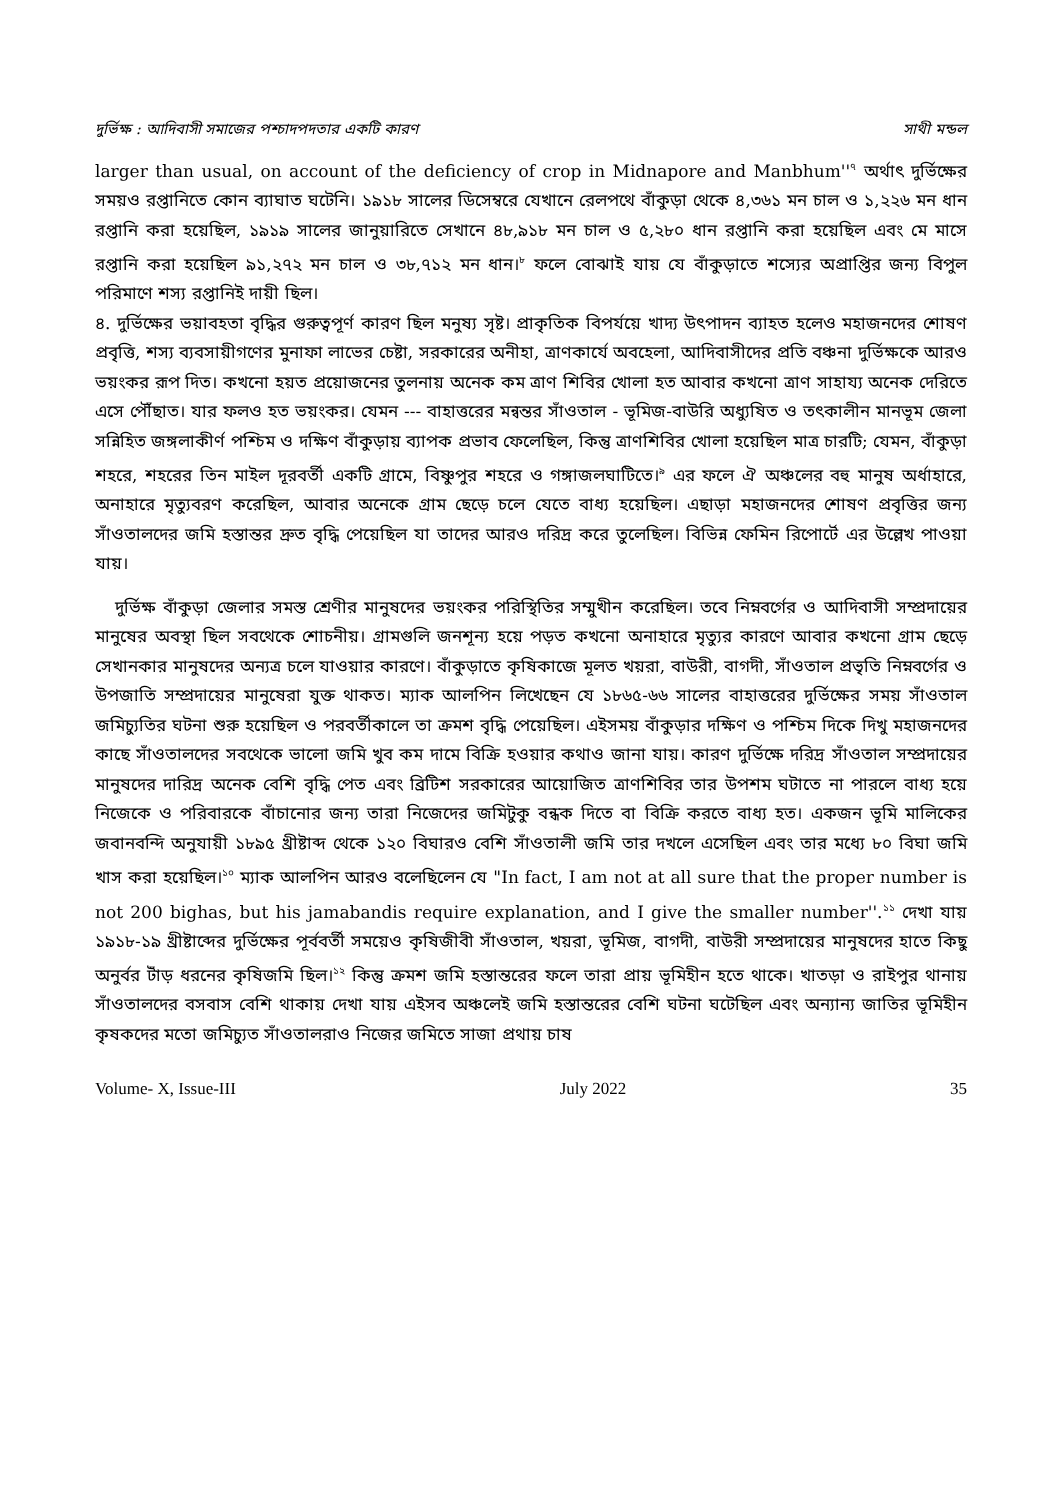দুর্ভিক্ষ : আদিবাসী সমাজের পশ্চাদপদতার একটি কারণ সাথী মন্ডল
larger than usual, on account of the deficiency of crop in Midnapore and Manbhum''<sup>৭</sup> অর্থাৎ দুর্ভিক্ষের সময়ও রপ্তানিতে কোন ব্যাঘাত ঘটেনি। ১৯১৮ সালের ডিসেম্বরে যেখানে রেলপথে বাঁকুড়া থেকে ৪,৩৬১ মন চাল ও ১,২২৬ মন ধান রপ্তানি করা হয়েছিল, ১৯১৯ সালের জানুয়ারিতে সেখানে ৪৮,৯১৮ মন চাল ও ৫,২৮০ ধান রপ্তানি করা হয়েছিল এবং মে মাসে রপ্তানি করা হয়েছিল ৯১,২৭২ মন চাল ও ৩৮,৭১২ মন ধান।<sup>৮</sup> ফলে বোঝাই যায় যে বাঁকুড়াতে শস্যের অপ্রাপ্তির জন্য বিপুল পরিমাণে শস্য রপ্তানিই দায়ী ছিল।
৪. দুর্ভিক্ষের ভয়াবহতা বৃদ্ধির গুরুত্বপূর্ণ কারণ ছিল মনুষ্য সৃষ্ট। প্রাকৃতিক বিপর্যয়ে খাদ্য উৎপাদন ব্যাহত হলেও মহাজনদের শোষণ প্রবৃত্তি, শস্য ব্যবসায়ীগণের মুনাফা লাভের চেষ্টা, সরকারের অনীহা, ত্রাণকার্যে অবহেলা, আদিবাসীদের প্রতি বঞ্চনা দুর্ভিক্ষকে আরও ভয়ংকর রূপ দিত। কখনো হয়ত প্রয়োজনের তুলনায় অনেক কম ত্রাণ শিবির খোলা হত আবার কখনো ত্রাণ সাহায্য অনেক দেরিতে এসে পৌঁছাত। যার ফলও হত ভয়ংকর। যেমন --- বাহাত্তরের মন্বন্তর সাঁওতাল - ভূমিজ-বাউরি অধ্যুষিত ও তৎকালীন মানভূম জেলা সন্নিহিত জঙ্গলাকীর্ণ পশ্চিম ও দক্ষিণ বাঁকুড়ায় ব্যাপক প্রভাব ফেলেছিল, কিন্তু ত্রাণশিবির খোলা হয়েছিল মাত্র চারটি; যেমন, বাঁকুড়া শহরে, শহরের তিন মাইল দূরবর্তী একটি গ্রামে, বিষ্ণুপুর শহরে ও গঙ্গাজলঘাটিতে।<sup>৯</sup> এর ফলে ঐ অঞ্চলের বহু মানুষ অর্ধাহারে, অনাহারে মৃত্যুবরণ করেছিল, আবার অনেকে গ্রাম ছেড়ে চলে যেতে বাধ্য হয়েছিল। এছাড়া মহাজনদের শোষণ প্রবৃত্তির জন্য সাঁওতালদের জমি হস্তান্তর দ্রুত বৃদ্ধি পেয়েছিল যা তাদের আরও দরিদ্র করে তুলেছিল। বিভিন্ন ফেমিন রিপোর্টে এর উল্লেখ পাওয়া যায়।
দুর্ভিক্ষ বাঁকুড়া জেলার সমস্ত শ্রেণীর মানুষদের ভয়ংকর পরিস্থিতির সম্মুখীন করেছিল। তবে নিম্নবর্গের ও আদিবাসী সম্প্রদায়ের মানুষের অবস্থা ছিল সবথেকে শোচনীয়। গ্রামগুলি জনশূন্য হয়ে পড়ত কখনো অনাহারে মৃত্যুর কারণে আবার কখনো গ্রাম ছেড়ে সেখানকার মানুষদের অন্যত্র চলে যাওয়ার কারণে। বাঁকুড়াতে কৃষিকাজে মূলত খয়রা, বাউরী, বাগদী, সাঁওতাল প্রভৃতি নিম্নবর্গের ও উপজাতি সম্প্রদায়ের মানুষেরা যুক্ত থাকত। ম্যাক আলপিন লিখেছেন যে ১৮৬৫-৬৬ সালের বাহাত্তরের দুর্ভিক্ষের সময় সাঁওতাল জমিচ্যুতির ঘটনা শুরু হয়েছিল ও পরবর্তীকালে তা ক্রমশ বৃদ্ধি পেয়েছিল। এইসময় বাঁকুড়ার দক্ষিণ ও পশ্চিম দিকে দিখু মহাজনদের কাছে সাঁওতালদের সবথেকে ভালো জমি খুব কম দামে বিক্রি হওয়ার কথাও জানা যায়। কারণ দুর্ভিক্ষে দরিদ্র সাঁওতাল সম্প্রদায়ের মানুষদের দারিদ্র অনেক বেশি বৃদ্ধি পেত এবং ব্রিটিশ সরকারের আয়োজিত ত্রাণশিবির তার উপশম ঘটাতে না পারলে বাধ্য হয়ে নিজেকে ও পরিবারকে বাঁচানোর জন্য তারা নিজেদের জমিটুকু বন্ধক দিতে বা বিক্রি করতে বাধ্য হত। একজন ভূমি মালিকের জবানবন্দি অনুযায়ী ১৮৯৫ খ্রীষ্টাব্দ থেকে ১২০ বিঘারও বেশি সাঁওতালী জমি তার দখলে এসেছিল এবং তার মধ্যে ৮০ বিঘা জমি খাস করা হয়েছিল।<sup>১০</sup> ম্যাক আলপিন আরও বলেছিলেন যে "In fact, I am not at all sure that the proper number is not 200 bighas, but his jamabandis require explanation, and I give the smaller number''.<sup>১১</sup> দেখা যায় ১৯১৮-১৯ খ্রীষ্টাব্দের দুর্ভিক্ষের পূর্ববর্তী সময়েও কৃষিজীবী সাঁওতাল, খয়রা, ভূমিজ, বাগদী, বাউরী সম্প্রদায়ের মানুষদের হাতে কিছু অনুর্বর টাঁড় ধরনের কৃষিজমি ছিল।<sup>১২</sup> কিন্তু ক্রমশ জমি হস্তান্তরের ফলে তারা প্রায় ভূমিহীন হতে থাকে। খাতড়া ও রাইপুর থানায় সাঁওতালদের বসবাস বেশি থাকায় দেখা যায় এইসব অঞ্চলেই জমি হস্তান্তরের বেশি ঘটনা ঘটেছিল এবং অন্যান্য জাতির ভূমিহীন কৃষকদের মতো জমিচ্যুত সাঁওতালরাও নিজের জমিতে সাজা প্রথায় চাষ
Volume- X, Issue-III July 2022 35